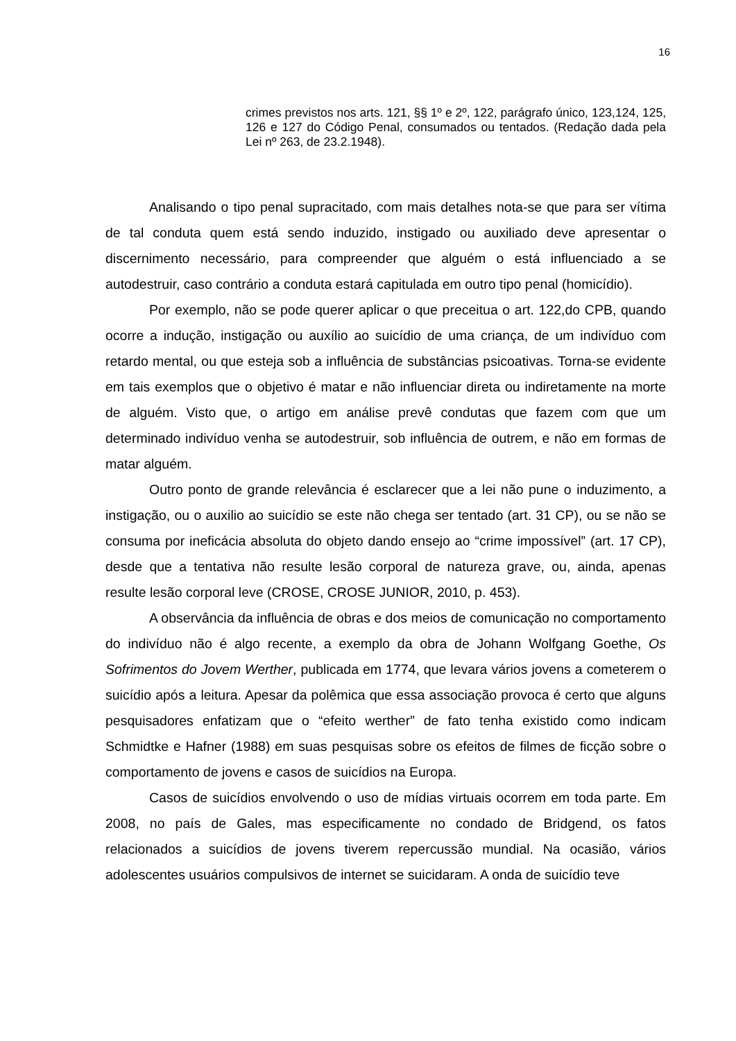16
crimes previstos nos arts. 121, §§ 1º e 2º, 122, parágrafo único, 123,124, 125, 126 e 127 do Código Penal, consumados ou tentados. (Redação dada pela Lei nº 263, de 23.2.1948).
Analisando o tipo penal supracitado, com mais detalhes nota-se que para ser vítima de tal conduta quem está sendo induzido, instigado ou auxiliado deve apresentar o discernimento necessário, para compreender que alguém o está influenciado a se autodestruir, caso contrário a conduta estará capitulada em outro tipo penal (homicídio).
Por exemplo, não se pode querer aplicar o que preceitua o art. 122,do CPB, quando ocorre a indução, instigação ou auxílio ao suicídio de uma criança, de um indivíduo com retardo mental, ou que esteja sob a influência de substâncias psicoativas. Torna-se evidente em tais exemplos que o objetivo é matar e não influenciar direta ou indiretamente na morte de alguém. Visto que, o artigo em análise prevê condutas que fazem com que um determinado indivíduo venha se autodestruir, sob influência de outrem, e não em formas de matar alguém.
Outro ponto de grande relevância é esclarecer que a lei não pune o induzimento, a instigação, ou o auxilio ao suicídio se este não chega ser tentado (art. 31 CP), ou se não se consuma por ineficácia absoluta do objeto dando ensejo ao “crime impossível” (art. 17 CP), desde que a tentativa não resulte lesão corporal de natureza grave, ou, ainda, apenas resulte lesão corporal leve (CROSE, CROSE JUNIOR, 2010, p. 453).
A observância da influência de obras e dos meios de comunicação no comportamento do indivíduo não é algo recente, a exemplo da obra de Johann Wolfgang Goethe, Os Sofrimentos do Jovem Werther, publicada em 1774, que levara vários jovens a cometerem o suicídio após a leitura. Apesar da polêmica que essa associação provoca é certo que alguns pesquisadores enfatizam que o “efeito werther” de fato tenha existido como indicam Schmidtke e Hafner (1988) em suas pesquisas sobre os efeitos de filmes de ficção sobre o comportamento de jovens e casos de suicídios na Europa.
Casos de suicídios envolvendo o uso de mídias virtuais ocorrem em toda parte. Em 2008, no país de Gales, mas especificamente no condado de Bridgend, os fatos relacionados a suicídios de jovens tiverem repercussão mundial. Na ocasião, vários adolescentes usuários compulsivos de internet se suicidaram. A onda de suicídio teve